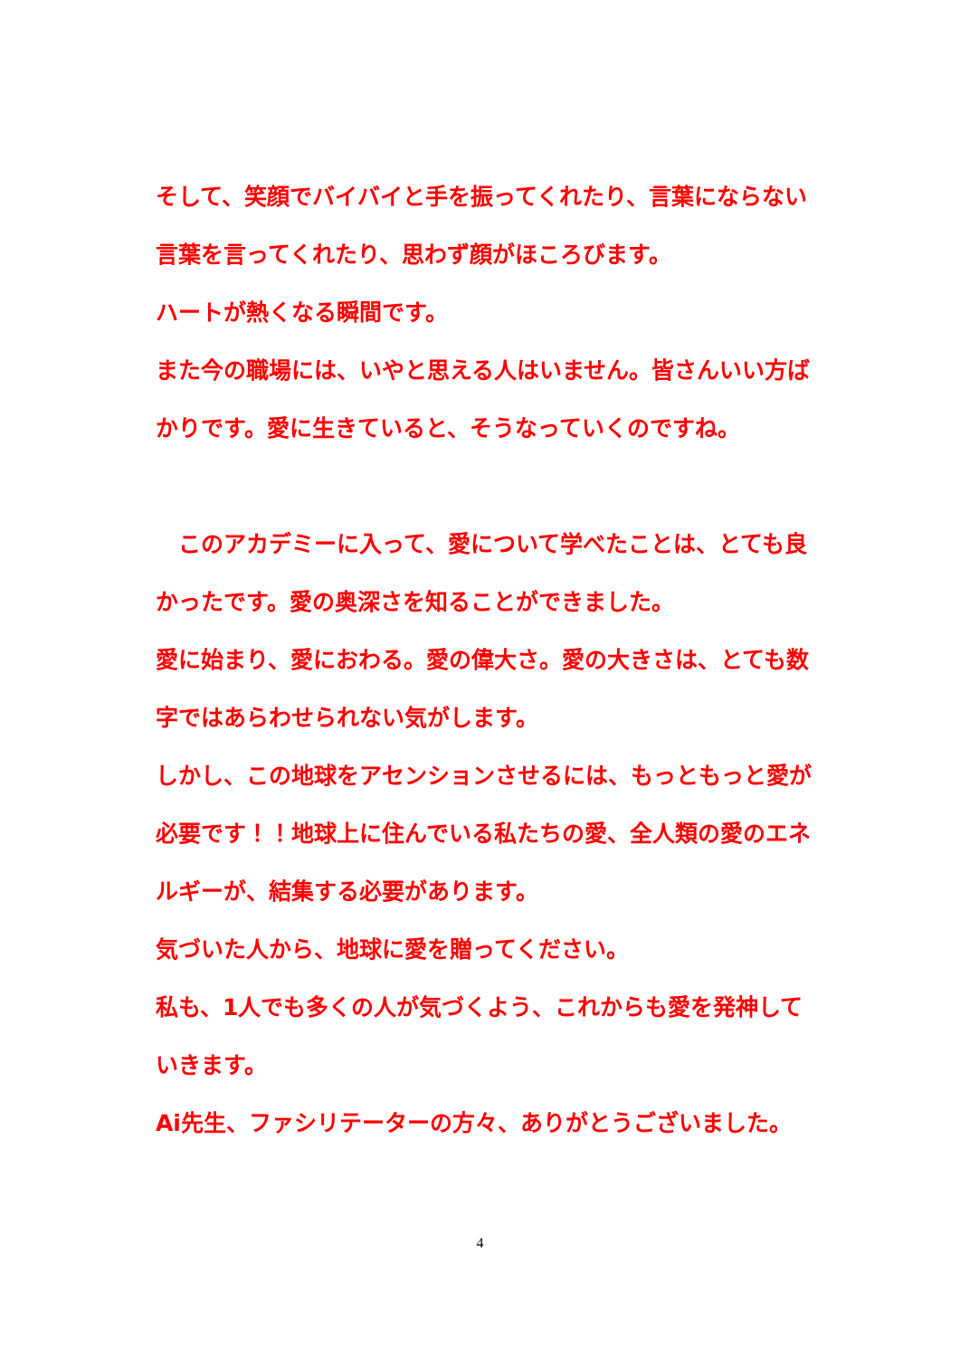そして、笑顔でバイバイと手を振ってくれたり、言葉にならない言葉を言ってくれたり、思わず顔がほころびます。
ハートが熱くなる瞬間です。
また今の職場には、いやと思える人はいません。皆さんいい方ばかりです。愛に生きていると、そうなっていくのですね。
　このアカデミーに入って、愛について学べたことは、とても良かったです。愛の奥深さを知ることができました。
愛に始まり、愛におわる。愛の偉大さ。愛の大きさは、とても数字ではあらわせられない気がします。
しかし、この地球をアセンションさせるには、もっともっと愛が必要です！！地球上に住んでいる私たちの愛、全人類の愛のエネルギーが、結集する必要があります。
気づいた人から、地球に愛を贈ってください。
私も、1人でも多くの人が気づくよう、これからも愛を発神していきます。
Ai先生、ファシリテーターの方々、ありがとうございました。
4